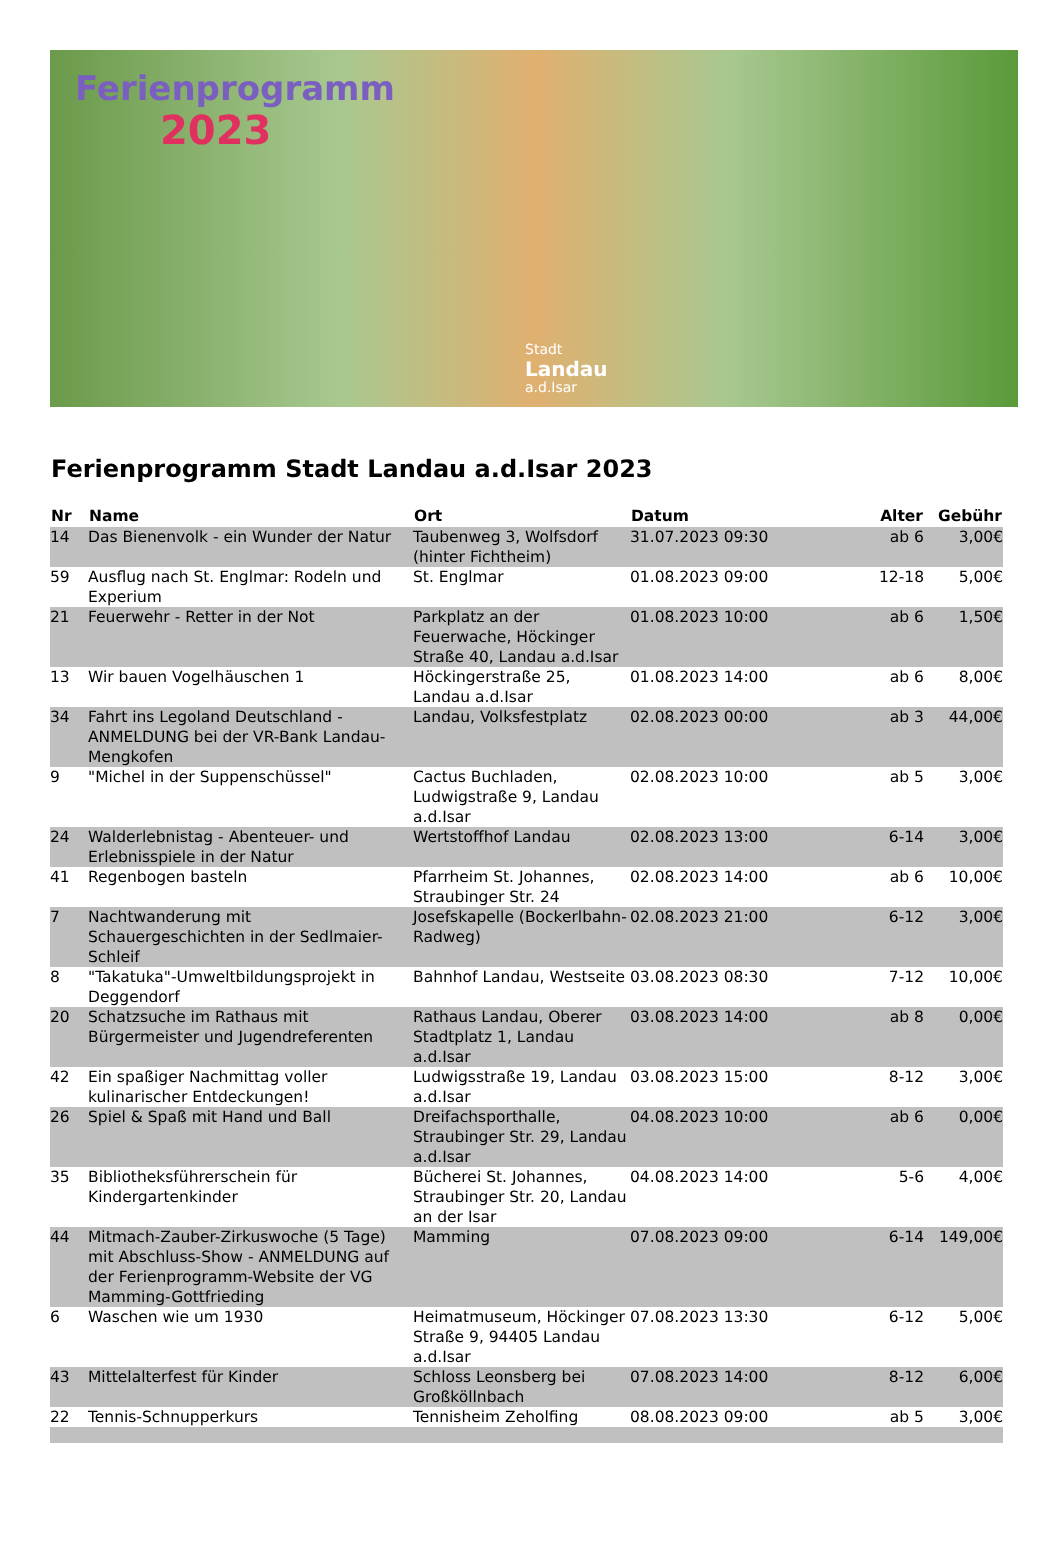Ferienprogramm
2023
Stadt
Landau
a.d.Isar
Ferienprogramm Stadt Landau a.d.Isar 2023
| Nr | Name | Ort | Datum | Alter | Gebühr |
| --- | --- | --- | --- | --- | --- |
| 14 | Das Bienenvolk - ein Wunder der Natur | Taubenweg 3, Wolfsdorf (hinter Fichtheim) | 31.07.2023 09:30 | ab 6 | 3,00€ |
| 59 | Ausflug nach St. Englmar: Rodeln und Experium | St. Englmar | 01.08.2023 09:00 | 12-18 | 5,00€ |
| 21 | Feuerwehr - Retter in der Not | Parkplatz an der Feuerwache, Höckinger Straße 40, Landau a.d.Isar | 01.08.2023 10:00 | ab 6 | 1,50€ |
| 13 | Wir bauen Vogelhäuschen 1 | Höckingerstraße 25, Landau a.d.Isar | 01.08.2023 14:00 | ab 6 | 8,00€ |
| 34 | Fahrt ins Legoland Deutschland - ANMELDUNG bei der VR-Bank Landau-Mengkofen | Landau, Volksfestplatz | 02.08.2023 00:00 | ab 3 | 44,00€ |
| 9 | "Michel in der Suppenschüssel" | Cactus Buchladen, Ludwigstraße 9, Landau a.d.Isar | 02.08.2023 10:00 | ab 5 | 3,00€ |
| 24 | Walderlebnistag - Abenteuer- und Erlebnisspiele in der Natur | Wertstoffhof Landau | 02.08.2023 13:00 | 6-14 | 3,00€ |
| 41 | Regenbogen basteln | Pfarrheim St. Johannes, Straubinger Str. 24 | 02.08.2023 14:00 | ab 6 | 10,00€ |
| 7 | Nachtwanderung mit Schauergeschichten in der Sedlmaier-Schleif | Josefskapelle (Bockerlbahn-Radweg) | 02.08.2023 21:00 | 6-12 | 3,00€ |
| 8 | "Takatuka"-Umweltbildungsprojekt in Deggendorf | Bahnhof Landau, Westseite | 03.08.2023 08:30 | 7-12 | 10,00€ |
| 20 | Schatzsuche im Rathaus mit Bürgermeister und Jugendreferenten | Rathaus Landau, Oberer Stadtplatz 1, Landau a.d.Isar | 03.08.2023 14:00 | ab 8 | 0,00€ |
| 42 | Ein spaßiger Nachmittag voller kulinarischer Entdeckungen! | Ludwigsstraße 19, Landau a.d.Isar | 03.08.2023 15:00 | 8-12 | 3,00€ |
| 26 | Spiel & Spaß mit Hand und Ball | Dreifachsporthalle, Straubinger Str. 29, Landau a.d.Isar | 04.08.2023 10:00 | ab 6 | 0,00€ |
| 35 | Bibliotheksführerschein für Kindergartenkinder | Bücherei St. Johannes, Straubinger Str. 20, Landau an der Isar | 04.08.2023 14:00 | 5-6 | 4,00€ |
| 44 | Mitmach-Zauber-Zirkuswoche (5 Tage) mit Abschluss-Show - ANMELDUNG auf der Ferienprogramm-Website der VG Mamming-Gottfrieding | Mamming | 07.08.2023 09:00 | 6-14 | 149,00€ |
| 6 | Waschen wie um 1930 | Heimatmuseum, Höckinger Straße 9, 94405 Landau a.d.Isar | 07.08.2023 13:30 | 6-12 | 5,00€ |
| 43 | Mittelalterfest für Kinder | Schloss Leonsberg bei Großköllnbach | 07.08.2023 14:00 | 8-12 | 6,00€ |
| 22 | Tennis-Schnupperkurs | Tennisheim Zeholfing | 08.08.2023 09:00 | ab 5 | 3,00€ |